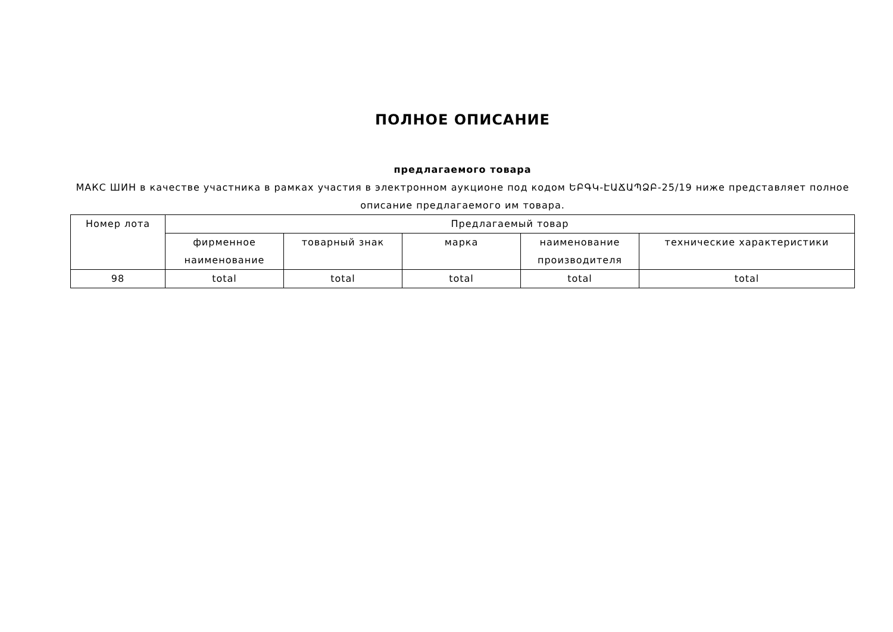ПОЛНОЕ ОПИСАНИЕ
предлагаемого товара
МАКС ШИН в качестве участника в рамках участия в электронном аукционе под кодом ԵԲԳԿ-ԷԱՃԱՊՁԲ-25/19 ниже представляет полное описание предлагаемого им товара.
| Номер лота | Предлагаемый товар | | | | |
| --- | --- | --- | --- | --- | --- |
| | фирменное наименование | товарный знак | марка | наименование производителя | технические характеристики |
| 98 | total | total | total | total | total |